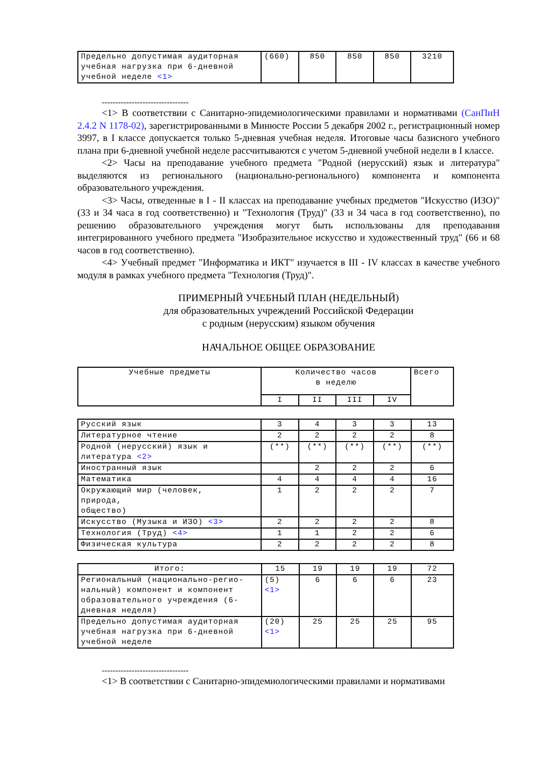| Предельно допустимая аудиторная учебная нагрузка при 6-дневной учебной неделе <1> | (660) | 850 | 850 | 850 | 3210 |
--------------------------------
<1> В соответствии с Санитарно-эпидемиологическими правилами и нормативами (СанПиН 2.4.2 N 1178-02), зарегистрированными в Минюсте России 5 декабря 2002 г., регистрационный номер 3997, в I классе допускается только 5-дневная учебная неделя. Итоговые часы базисного учебного плана при 6-дневной учебной неделе рассчитываются с учетом 5-дневной учебной недели в I классе.
<2> Часы на преподавание учебного предмета "Родной (нерусский) язык и литература" выделяются из регионального (национально-регионального) компонента и компонента образовательного учреждения.
<3> Часы, отведенные в I - II классах на преподавание учебных предметов "Искусство (ИЗО)" (33 и 34 часа в год соответственно) и "Технология (Труд)" (33 и 34 часа в год соответственно), по решению образовательного учреждения могут быть использованы для преподавания интегрированного учебного предмета "Изобразительное искусство и художественный труд" (66 и 68 часов в год соответственно).
<4> Учебный предмет "Информатика и ИКТ" изучается в III - IV классах в качестве учебного модуля в рамках учебного предмета "Технология (Труд)".
ПРИМЕРНЫЙ УЧЕБНЫЙ ПЛАН (НЕДЕЛЬНЫЙ)
для образовательных учреждений Российской Федерации
с родным (нерусским) языком обучения
НАЧАЛЬНОЕ ОБЩЕЕ ОБРАЗОВАНИЕ
| Учебные предметы | Количество часов в неделю | | | | Всего |
| --- | --- | --- | --- | --- | --- |
| | I | II | III | IV | |
| Русский язык | 3 | 4 | 3 | 3 | 13 |
| Литературное чтение | 2 | 2 | 2 | 2 | 8 |
| Родной (нерусский) язык и литература <2> | (**) | (**) | (**) | (**) | (**) |
| Иностранный язык | | 2 | 2 | 2 | 6 |
| Математика | 4 | 4 | 4 | 4 | 16 |
| Окружающий мир (человек, природа, общество) | 1 | 2 | 2 | 2 | 7 |
| Искусство (Музыка и ИЗО) <3> | 2 | 2 | 2 | 2 | 8 |
| Технология (Труд) <4> | 1 | 1 | 2 | 2 | 6 |
| Физическая культура | 2 | 2 | 2 | 2 | 8 |
| Итого: | 15 | 19 | 19 | 19 | 72 |
| Региональный (национально-регио-нальный) компонент и компонент образовательного учреждения (6-дневная неделя) | (5) <1> | 6 | 6 | 6 | 23 |
| Предельно допустимая аудиторная учебная нагрузка при 6-дневной учебной неделе | (20) <1> | 25 | 25 | 25 | 95 |
--------------------------------
<1> В соответствии с Санитарно-эпидемиологическими правилами и нормативами